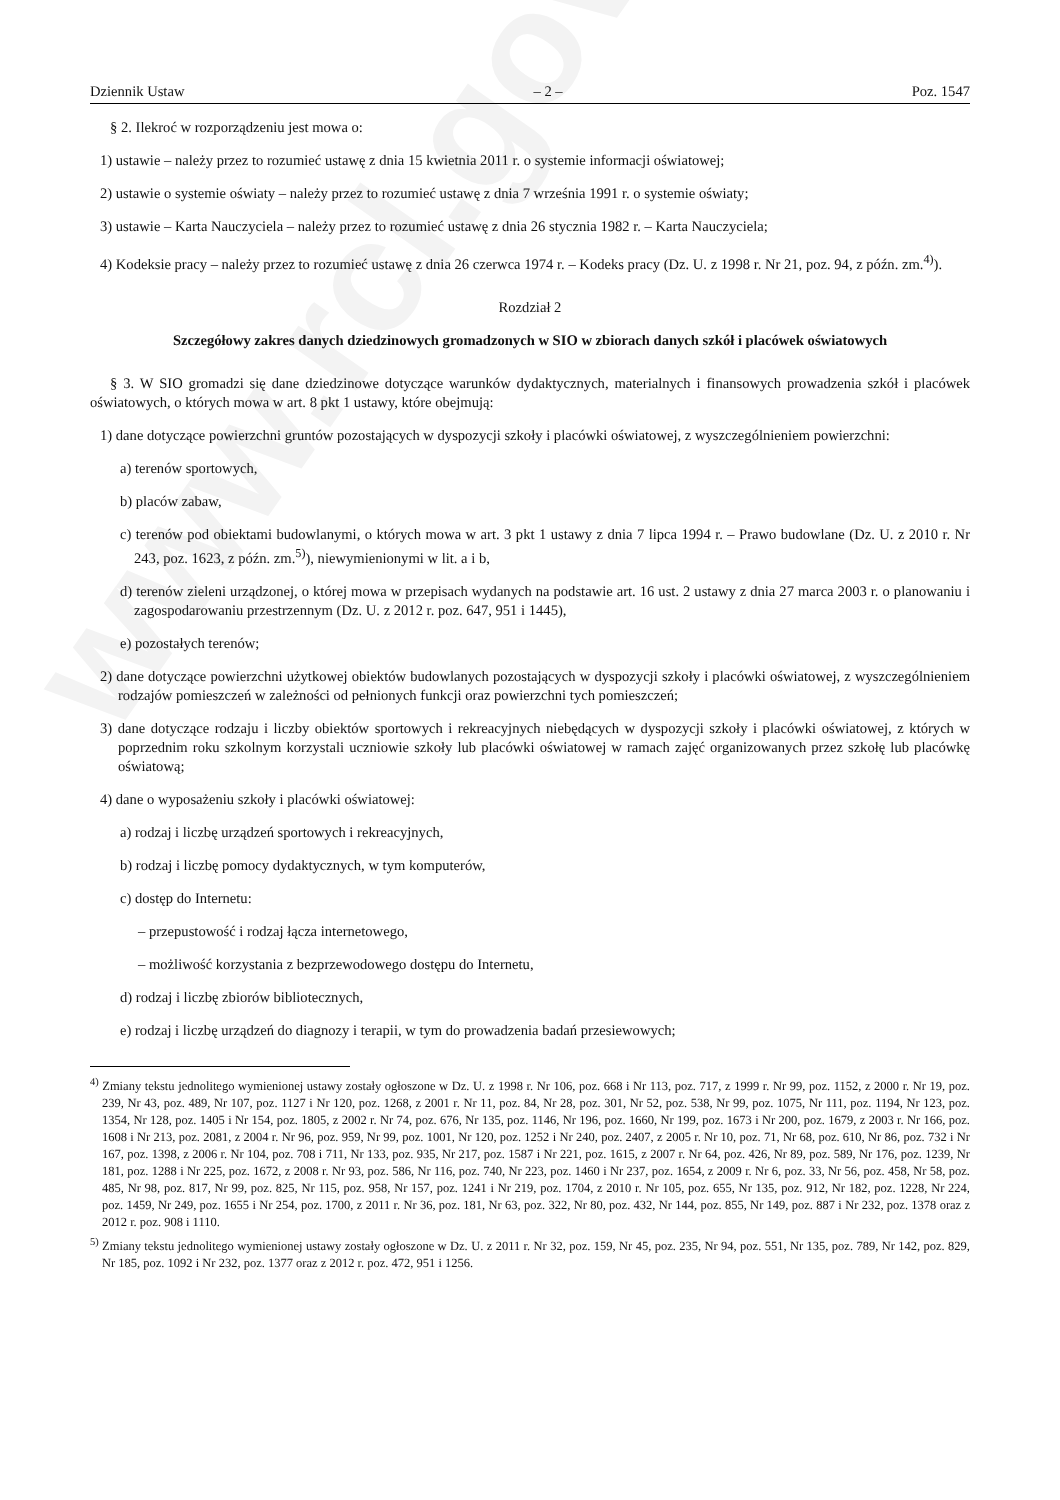www.rcl.gov.pl
Dziennik Ustaw – 2 – Poz. 1547
§ 2. Ilekroć w rozporządzeniu jest mowa o:
1) ustawie – należy przez to rozumieć ustawę z dnia 15 kwietnia 2011 r. o systemie informacji oświatowej;
2) ustawie o systemie oświaty – należy przez to rozumieć ustawę z dnia 7 września 1991 r. o systemie oświaty;
3) ustawie – Karta Nauczyciela – należy przez to rozumieć ustawę z dnia 26 stycznia 1982 r. – Karta Nauczyciela;
4) Kodeksie pracy – należy przez to rozumieć ustawę z dnia 26 czerwca 1974 r. – Kodeks pracy (Dz. U. z 1998 r. Nr 21, poz. 94, z późn. zm.<sup>4)</sup>).
Rozdział 2
Szczegółowy zakres danych dziedzinowych gromadzonych w SIO w zbiorach danych szkół i placówek oświatowych
§ 3. W SIO gromadzi się dane dziedzinowe dotyczące warunków dydaktycznych, materialnych i finansowych prowadzenia szkół i placówek oświatowych, o których mowa w art. 8 pkt 1 ustawy, które obejmują:
1) dane dotyczące powierzchni gruntów pozostających w dyspozycji szkoły i placówki oświatowej, z wyszczególnieniem powierzchni:
a) terenów sportowych,
b) placów zabaw,
c) terenów pod obiektami budowlanymi, o których mowa w art. 3 pkt 1 ustawy z dnia 7 lipca 1994 r. – Prawo budowlane (Dz. U. z 2010 r. Nr 243, poz. 1623, z późn. zm.<sup>5)</sup>), niewymienionymi w lit. a i b,
d) terenów zieleni urządzonej, o której mowa w przepisach wydanych na podstawie art. 16 ust. 2 ustawy z dnia 27 marca 2003 r. o planowaniu i zagospodarowaniu przestrzennym (Dz. U. z 2012 r. poz. 647, 951 i 1445),
e) pozostałych terenów;
2) dane dotyczące powierzchni użytkowej obiektów budowlanych pozostających w dyspozycji szkoły i placówki oświatowej, z wyszczególnieniem rodzajów pomieszczeń w zależności od pełnionych funkcji oraz powierzchni tych pomieszczeń;
3) dane dotyczące rodzaju i liczby obiektów sportowych i rekreacyjnych niebędących w dyspozycji szkoły i placówki oświatowej, z których w poprzednim roku szkolnym korzystali uczniowie szkoły lub placówki oświatowej w ramach zajęć organizowanych przez szkołę lub placówkę oświatową;
4) dane o wyposażeniu szkoły i placówki oświatowej:
a) rodzaj i liczbę urządzeń sportowych i rekreacyjnych,
b) rodzaj i liczbę pomocy dydaktycznych, w tym komputerów,
c) dostęp do Internetu:
– przepustowość i rodzaj łącza internetowego,
– możliwość korzystania z bezprzewodowego dostępu do Internetu,
d) rodzaj i liczbę zbiorów bibliotecznych,
e) rodzaj i liczbę urządzeń do diagnozy i terapii, w tym do prowadzenia badań przesiewowych;
<sup>4)</sup> Zmiany tekstu jednolitego wymienionej ustawy zostały ogłoszone w Dz. U. z 1998 r. Nr 106, poz. 668 i Nr 113, poz. 717, z 1999 r. Nr 99, poz. 1152, z 2000 r. Nr 19, poz. 239, Nr 43, poz. 489, Nr 107, poz. 1127 i Nr 120, poz. 1268, z 2001 r. Nr 11, poz. 84, Nr 28, poz. 301, Nr 52, poz. 538, Nr 99, poz. 1075, Nr 111, poz. 1194, Nr 123, poz. 1354, Nr 128, poz. 1405 i Nr 154, poz. 1805, z 2002 r. Nr 74, poz. 676, Nr 135, poz. 1146, Nr 196, poz. 1660, Nr 199, poz. 1673 i Nr 200, poz. 1679, z 2003 r. Nr 166, poz. 1608 i Nr 213, poz. 2081, z 2004 r. Nr 96, poz. 959, Nr 99, poz. 1001, Nr 120, poz. 1252 i Nr 240, poz. 2407, z 2005 r. Nr 10, poz. 71, Nr 68, poz. 610, Nr 86, poz. 732 i Nr 167, poz. 1398, z 2006 r. Nr 104, poz. 708 i 711, Nr 133, poz. 935, Nr 217, poz. 1587 i Nr 221, poz. 1615, z 2007 r. Nr 64, poz. 426, Nr 89, poz. 589, Nr 176, poz. 1239, Nr 181, poz. 1288 i Nr 225, poz. 1672, z 2008 r. Nr 93, poz. 586, Nr 116, poz. 740, Nr 223, poz. 1460 i Nr 237, poz. 1654, z 2009 r. Nr 6, poz. 33, Nr 56, poz. 458, Nr 58, poz. 485, Nr 98, poz. 817, Nr 99, poz. 825, Nr 115, poz. 958, Nr 157, poz. 1241 i Nr 219, poz. 1704, z 2010 r. Nr 105, poz. 655, Nr 135, poz. 912, Nr 182, poz. 1228, Nr 224, poz. 1459, Nr 249, poz. 1655 i Nr 254, poz. 1700, z 2011 r. Nr 36, poz. 181, Nr 63, poz. 322, Nr 80, poz. 432, Nr 144, poz. 855, Nr 149, poz. 887 i Nr 232, poz. 1378 oraz z 2012 r. poz. 908 i 1110.
<sup>5)</sup> Zmiany tekstu jednolitego wymienionej ustawy zostały ogłoszone w Dz. U. z 2011 r. Nr 32, poz. 159, Nr 45, poz. 235, Nr 94, poz. 551, Nr 135, poz. 789, Nr 142, poz. 829, Nr 185, poz. 1092 i Nr 232, poz. 1377 oraz z 2012 r. poz. 472, 951 i 1256.